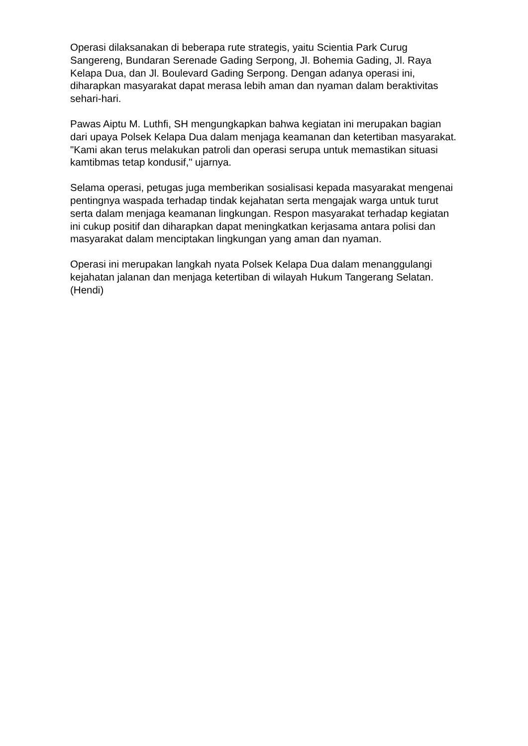Operasi dilaksanakan di beberapa rute strategis, yaitu Scientia Park Curug Sangereng, Bundaran Serenade Gading Serpong, Jl. Bohemia Gading, Jl. Raya Kelapa Dua, dan Jl. Boulevard Gading Serpong. Dengan adanya operasi ini, diharapkan masyarakat dapat merasa lebih aman dan nyaman dalam beraktivitas sehari-hari.
Pawas Aiptu M. Luthfi, SH mengungkapkan bahwa kegiatan ini merupakan bagian dari upaya Polsek Kelapa Dua dalam menjaga keamanan dan ketertiban masyarakat. "Kami akan terus melakukan patroli dan operasi serupa untuk memastikan situasi kamtibmas tetap kondusif," ujarnya.
Selama operasi, petugas juga memberikan sosialisasi kepada masyarakat mengenai pentingnya waspada terhadap tindak kejahatan serta mengajak warga untuk turut serta dalam menjaga keamanan lingkungan. Respon masyarakat terhadap kegiatan ini cukup positif dan diharapkan dapat meningkatkan kerjasama antara polisi dan masyarakat dalam menciptakan lingkungan yang aman dan nyaman.
Operasi ini merupakan langkah nyata Polsek Kelapa Dua dalam menanggulangi kejahatan jalanan dan menjaga ketertiban di wilayah Hukum Tangerang Selatan. (Hendi)